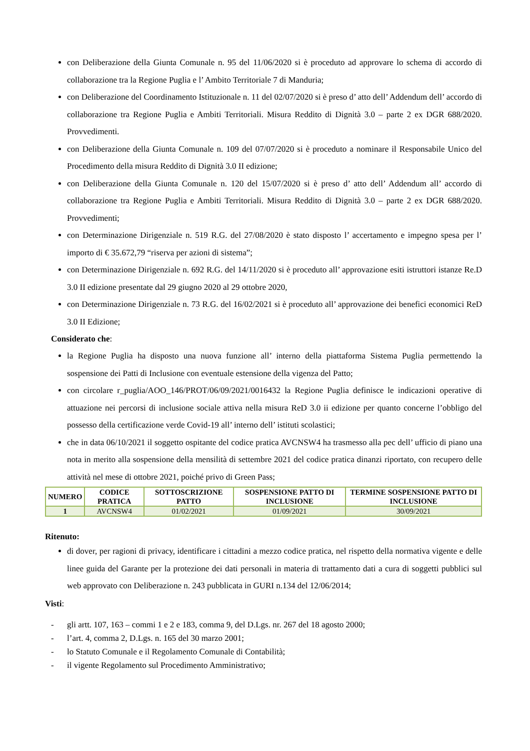con Deliberazione della Giunta Comunale n. 95 del 11/06/2020 si è proceduto ad approvare lo schema di accordo di collaborazione tra la Regione Puglia e l’ Ambito Territoriale 7 di Manduria;
con Deliberazione del Coordinamento Istituzionale n. 11 del 02/07/2020 si è preso d’ atto dell’ Addendum dell’ accordo di collaborazione tra Regione Puglia e Ambiti Territoriali. Misura Reddito di Dignità 3.0 – parte 2 ex DGR 688/2020. Provvedimenti.
con Deliberazione della Giunta Comunale n. 109 del 07/07/2020 si è proceduto a nominare il Responsabile Unico del Procedimento della misura Reddito di Dignità 3.0 II edizione;
con Deliberazione della Giunta Comunale n. 120 del 15/07/2020 si è preso d’ atto dell’ Addendum all’ accordo di collaborazione tra Regione Puglia e Ambiti Territoriali. Misura Reddito di Dignità 3.0 – parte 2 ex DGR 688/2020. Provvedimenti;
con Determinazione Dirigenziale n. 519 R.G. del 27/08/2020 è stato disposto l’ accertamento e impegno spesa per l’ importo di € 35.672,79 “riserva per azioni di sistema”;
con Determinazione Dirigenziale n. 692 R.G. del 14/11/2020 si è proceduto all’ approvazione esiti istruttori istanze Re.D 3.0 II edizione presentate dal 29 giugno 2020 al 29 ottobre 2020,
con Determinazione Dirigenziale n. 73 R.G. del 16/02/2021 si è proceduto all’ approvazione dei benefici economici ReD 3.0 II Edizione;
Considerato che:
la Regione Puglia ha disposto una nuova funzione all’ interno della piattaforma Sistema Puglia permettendo la sospensione dei Patti di Inclusione con eventuale estensione della vigenza del Patto;
con circolare r_puglia/AOO_146/PROT/06/09/2021/0016432 la Regione Puglia definisce le indicazioni operative di attuazione nei percorsi di inclusione sociale attiva nella misura ReD 3.0 ii edizione per quanto concerne l’obbligo del possesso della certificazione verde Covid-19 all’ interno dell’ istituti scolastici;
che in data 06/10/2021 il soggetto ospitante del codice pratica AVCNSW4 ha trasmesso alla pec dell’ ufficio di piano una nota in merito alla sospensione della mensilità di settembre 2021 del codice pratica dinanzi riportato, con recupero delle attività nel mese di ottobre 2021, poiché privo di Green Pass;
| NUMERO | CODICE PRATICA | SOTTOSCRIZIONE PATTO | SOSPENSIONE PATTO DI INCLUSIONE | TERMINE SOSPENSIONE PATTO DI INCLUSIONE |
| --- | --- | --- | --- | --- |
| 1 | AVCNSW4 | 01/02/2021 | 01/09/2021 | 30/09/2021 |
Ritenuto:
di dover, per ragioni di privacy, identificare i cittadini a mezzo codice pratica, nel rispetto della normativa vigente e delle linee guida del Garante per la protezione dei dati personali in materia di trattamento dati a cura di soggetti pubblici sul web approvato con Deliberazione n. 243 pubblicata in GURI n.134 del 12/06/2014;
Visti:
- gli artt. 107, 163 – commi 1 e 2 e 183, comma 9, del D.Lgs. nr. 267 del 18 agosto 2000;
- l’art. 4, comma 2, D.Lgs. n. 165 del 30 marzo 2001;
- lo Statuto Comunale e il Regolamento Comunale di Contabilità;
- il vigente Regolamento sul Procedimento Amministrativo;